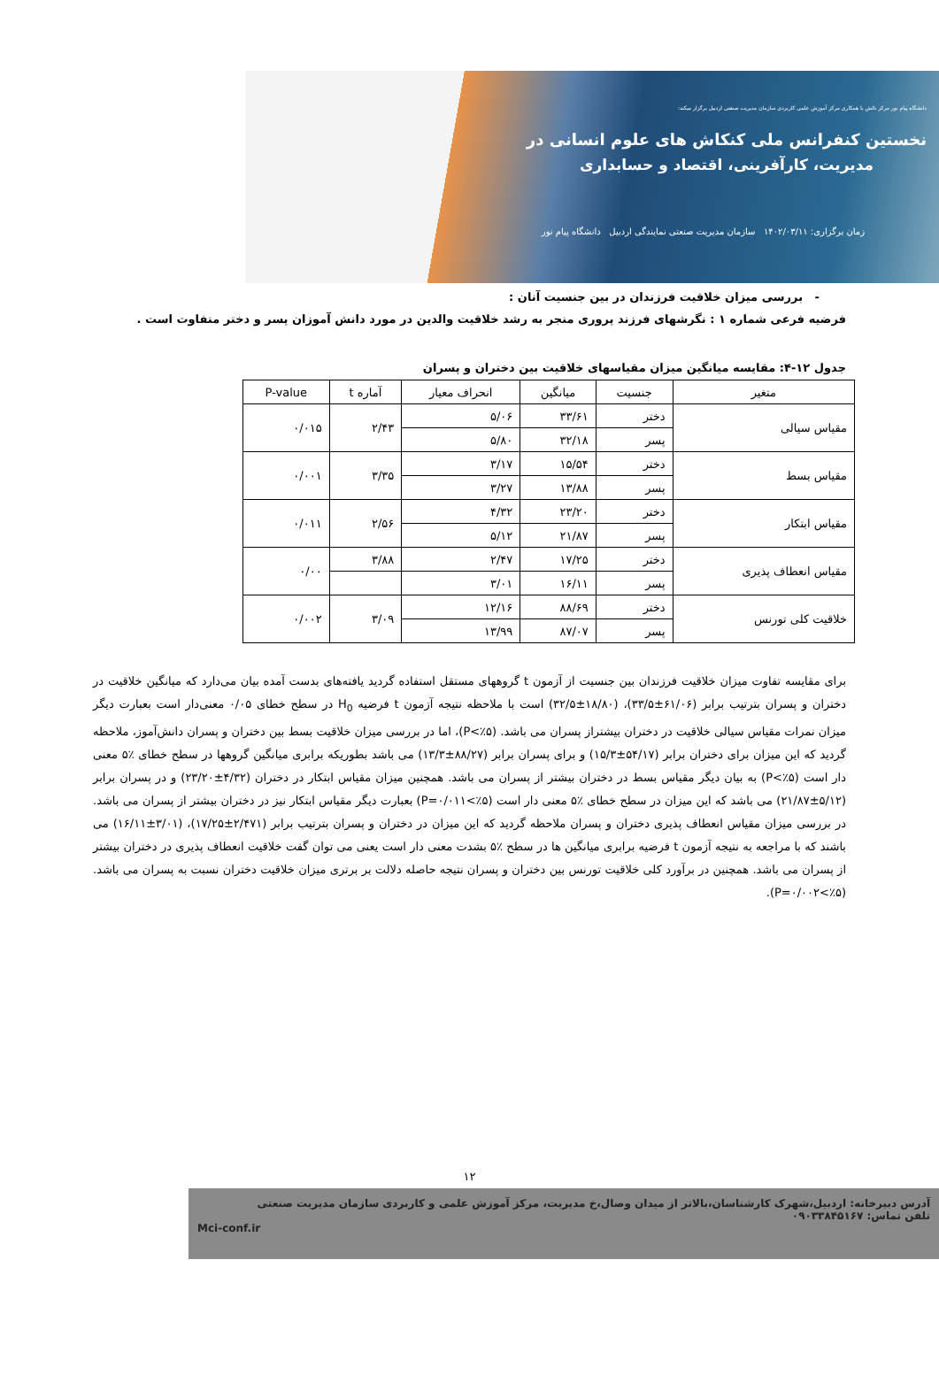دانشگاه پیام نور مرکز نائش با همکاری مرکز آموزش علمی کاربردی سازمان مدیریت صنعتی اردبیل برگزار میکند:
نخستین کنفرانس ملی کنکاش های علوم انسانی در
مدیریت، کارآفرینی، اقتصاد و حسابداری
زمان برگزاری: ۱۴۰۲/۰۳/۱۱ سازمان مدیریت صنعتی نمایندگی اردبیل دانشگاه پیام نور
- بررسی میزان خلاقیت فرزندان در بین جنسیت آنان :
فرضیه فرعی شماره ۱ : نگرشهای فرزند پروری منجر به رشد خلاقیت والدین در مورد دانش آموزان پسر و دختر متفاوت است .
جدول ۱۲-۴: مقایسه میانگین میزان مقیاسهای خلاقیت بین دختران و پسران
| متغیر | جنسیت | میانگین | انحراف معیار | آماره t | P-value |
| --- | --- | --- | --- | --- | --- |
| مقیاس سیالی | دختر | ۳۳/۶۱ | ۵/۰۶ | ۲/۴۳ | ۰/۰۱۵ |
| | پسر | ۳۲/۱۸ | ۵/۸۰ | | |
| مقیاس بسط | دختر | ۱۵/۵۴ | ۳/۱۷ | ۳/۳۵ | ۰/۰۰۱ |
| | پسر | ۱۳/۸۸ | ۳/۲۷ | | |
| مقیاس ابتکار | دختر | ۲۳/۲۰ | ۴/۳۲ | ۲/۵۶ | ۰/۰۱۱ |
| | پسر | ۲۱/۸۷ | ۵/۱۲ | | |
| مقیاس انعطاف پذیری | دختر | ۱۷/۲۵ | ۲/۴۷ | ۳/۸۸ | ۰/۰۰ |
| | پسر | ۱۶/۱۱ | ۳/۰۱ | | |
| خلاقیت کلی تورنس | دختر | ۸۸/۶۹ | ۱۲/۱۶ | ۳/۰۹ | ۰/۰۰۲ |
| | پسر | ۸۷/۰۷ | ۱۳/۹۹ | | |
برای مقایسه تفاوت میزان خلاقیت فرزندان بین جنسیت از آزمون t گروههای مستقل استفاده گردید یافته‌های بدست آمده بیان می‌دارد که میانگین خلاقیت در دختران و پسران بترتیب برابر (۶۱/۰۶±۳۳/۵)، (۱۸/۸۰±۳۲/۵) است با ملاحظه نتیجه آزمون t فرضیه H<sub>0</sub> در سطح خطای ۰/۰۵ معنی‌دار است بعبارت دیگر میزان نمرات مقیاس سیالی خلاقیت در دختران بیشتراز پسران می باشد. (P<٪۵)، اما در بررسی میزان خلاقیت بسط بین دختران و پسران دانش‌آموز، ملاحظه گردید که این میزان برای دختران برابر (۵۴/۱۷±۱۵/۳) و برای پسران برابر (۸۸/۲۷±۱۳/۳) می باشد بطوریکه برابری میانگین گروهها در سطح خطای ٪۵ معنی دار است (P<٪۵) به بیان دیگر مقیاس بسط در دختران بیشتر از پسران می باشد. همچنین میزان مقیاس ابتکار در دختران (۴/۳۲±۲۳/۲۰) و در پسران برابر (۵/۱۲±۲۱/۸۷) می باشد که این میزان در سطح خطای ٪۵ معنی دار است (P=۰/۰۱۱<٪۵) بعبارت دیگر مقیاس ابتکار نیز در دختران بیشتر از پسران می باشد. در بررسی میزان مقیاس انعطاف پذیری دختران و پسران ملاحظه گردید که این میزان در دختران و پسران بترتیب برابر (۲/۴۷۱±۱۷/۲۵)، (۳/۰۱±۱۶/۱۱) می باشند که با مراجعه به نتیجه آزمون t فرضیه برابری میانگین ها در سطح ٪۵ بشدت معنی دار است یعنی می توان گفت خلاقیت انعطاف پذیری در دختران بیشتر از پسران می باشد. همچنین در برآورد کلی خلاقیت تورنس بین دختران و پسران نتیجه حاصله دلالت بر برتری میزان خلاقیت دختران نسبت به پسران می باشد. (P=۰/۰۰۲<٪۵).
۱۲
آدرس دبیرخانه: اردبیل،شهرک کارشناسان،بالاتر از میدان وصال،خ مدیریت، مرکز آموزش علمی و کاربردی سازمان مدیریت صنعتی
تلفن تماس: ۰۹۰۳۳۸۴۵۱۶۷
Mci-conf.ir